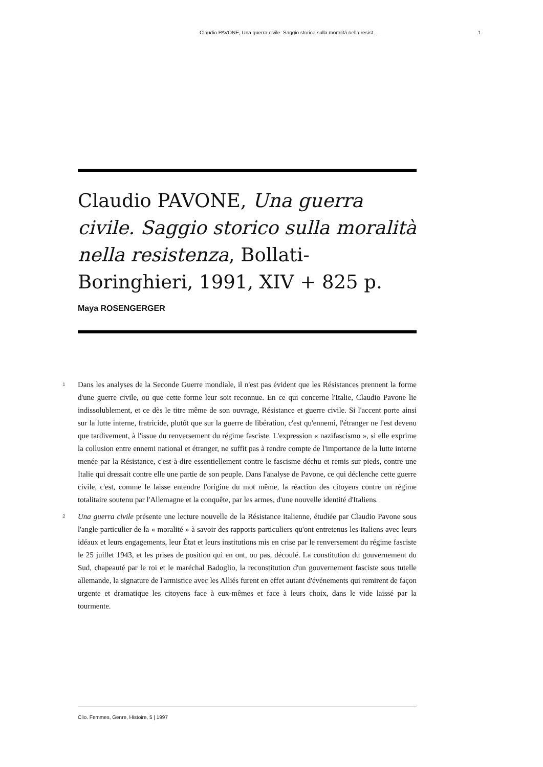Claudio PAVONE, Una guerra civile. Saggio storico sulla moralità nella resist... 1
Claudio PAVONE, Una guerra civile. Saggio storico sulla moralità nella resistenza, Bollati-Boringhieri, 1991, XIV + 825 p.
Maya ROSENGERGER
1 Dans les analyses de la Seconde Guerre mondiale, il n'est pas évident que les Résistances prennent la forme d'une guerre civile, ou que cette forme leur soit reconnue. En ce qui concerne l'Italie, Claudio Pavone lie indissolublement, et ce dès le titre même de son ouvrage, Résistance et guerre civile. Si l'accent porte ainsi sur la lutte interne, fratricide, plutôt que sur la guerre de libération, c'est qu'ennemi, l'étranger ne l'est devenu que tardivement, à l'issue du renversement du régime fasciste. L'expression « nazifascismo », si elle exprime la collusion entre ennemi national et étranger, ne suffit pas à rendre compte de l'importance de la lutte interne menée par la Résistance, c'est-à-dire essentiellement contre le fascisme déchu et remis sur pieds, contre une Italie qui dressait contre elle une partie de son peuple. Dans l'analyse de Pavone, ce qui déclenche cette guerre civile, c'est, comme le laisse entendre l'origine du mot même, la réaction des citoyens contre un régime totalitaire soutenu par l'Allemagne et la conquête, par les armes, d'une nouvelle identité d'Italiens.
2 Una guerra civile présente une lecture nouvelle de la Résistance italienne, étudiée par Claudio Pavone sous l'angle particulier de la « moralité » à savoir des rapports particuliers qu'ont entretenus les Italiens avec leurs idéaux et leurs engagements, leur État et leurs institutions mis en crise par le renversement du régime fasciste le 25 juillet 1943, et les prises de position qui en ont, ou pas, découlé. La constitution du gouvernement du Sud, chapeauté par le roi et le maréchal Badoglio, la reconstitution d'un gouvernement fasciste sous tutelle allemande, la signature de l'armistice avec les Alliés furent en effet autant d'événements qui remirent de façon urgente et dramatique les citoyens face à eux-mêmes et face à leurs choix, dans le vide laissé par la tourmente.
Clio. Femmes, Genre, Histoire, 5 | 1997